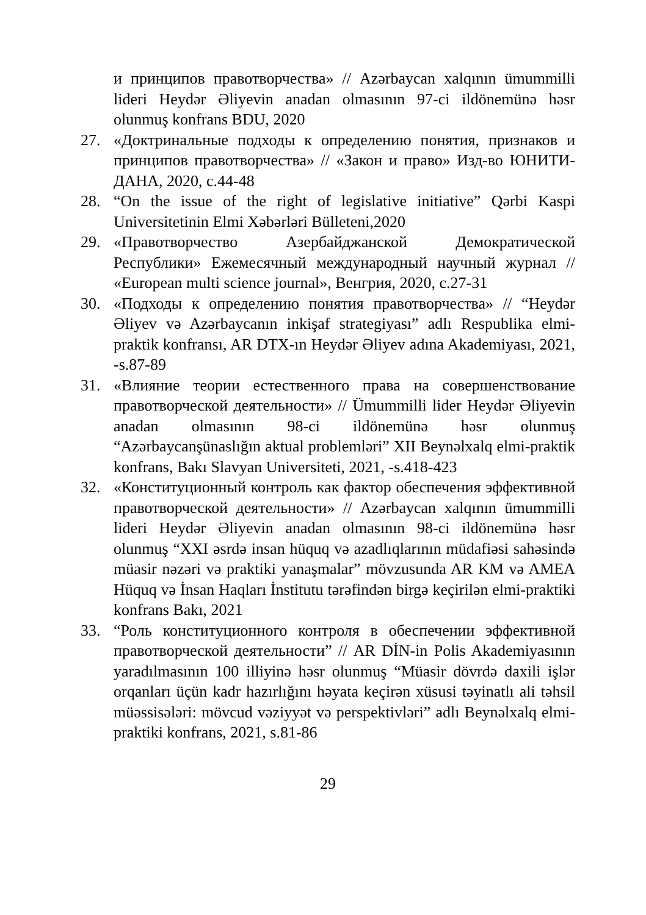и принципов правотворчества» // Azərbaycan xalqının ümummilli lideri Heydər Əliyevin anadan olmasının 97-ci ildönemünə həsr olunmuş konfrans BDU, 2020
27. «Доктринальные подходы к определению понятия, признаков и принципов правотворчества» // «Закон и право» Изд-во ЮНИТИ-ДАНА, 2020, с.44-48
28. “On the issue of the right of legislative initiative” Qərbi Kaspi Universitetinin Elmi Xəbərləri Bülleteni,2020
29. «Правотворчество Азербайджанской Демократической Республики» Ежемесячный международный научный журнал // «European multi science journal», Венгрия, 2020, с.27-31
30. «Подходы к определению понятия правотворчества» // “Heydər Əliyev və Azərbaycanın inkişaf strategiyası” adlı Respublika elmi-praktik konfransı, AR DTX-ın Heydər Əliyev adına Akademiyası, 2021, -s.87-89
31. «Влияние теории естественного права на совершенствование правотворческой деятельности» // Ümummilli lider Heydər Əliyevin anadan olmasının 98-ci ildönemünə həsr olunmuş “Azərbaycanşünaslığın aktual problemləri” XII Beynəlxalq elmi-praktik konfrans, Bakı Slavyan Universiteti, 2021, -s.418-423
32. «Конституционный контроль как фактор обеспечения эффективной правотворческой деятельности» // Azərbaycan xalqının ümummilli lideri Heydər Əliyevin anadan olmasının 98-ci ildönemünə həsr olunmuş “XXI əsrdə insan hüquq və azadlıqlarının müdafiəsi sahəsində müasir nəzəri və praktiki yanaşmalar” mövzusunda AR KM və AMEA Hüquq və İnsan Haqları İnstitutu tərəfindən birgə keçirilən elmi-praktiki konfrans Bakı, 2021
33. “Роль конституционного контроля в обеспечении эффективной правотворческой деятельности” // AR DİN-in Polis Akademiyasının yaradılmasının 100 illiyinə həsr olunmuş “Müasir dövrdə daxili işlər orqanları üçün kadr hazırlığını həyata keçirən xüsusi təyinatlı ali təhsil müəssisələri: mövcud vəziyyət və perspektivləri” adlı Beynəlxalq elmi-praktiki konfrans, 2021, s.81-86
29